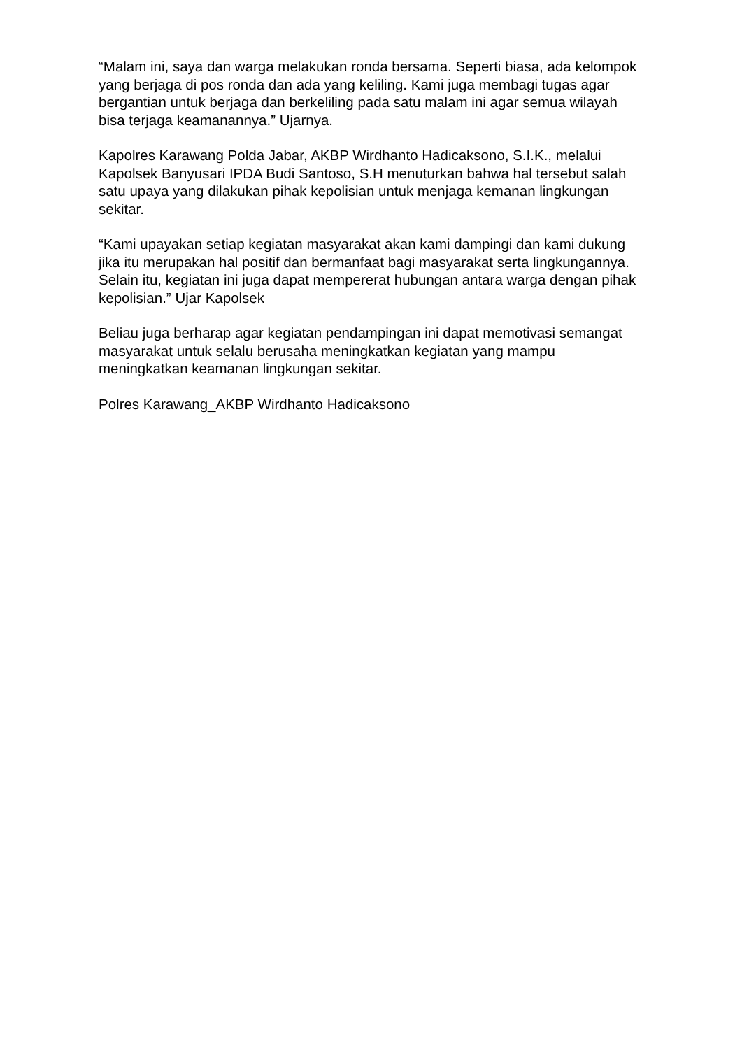“Malam ini, saya dan warga melakukan ronda bersama. Seperti biasa, ada kelompok yang berjaga di pos ronda dan ada yang keliling. Kami juga membagi tugas agar bergantian untuk berjaga dan berkeliling pada satu malam ini agar semua wilayah bisa terjaga keamanannya.” Ujarnya.
Kapolres Karawang Polda Jabar, AKBP Wirdhanto Hadicaksono, S.I.K., melalui Kapolsek Banyusari IPDA Budi Santoso, S.H menuturkan bahwa hal tersebut salah satu upaya yang dilakukan pihak kepolisian untuk menjaga kemanan lingkungan sekitar.
“Kami upayakan setiap kegiatan masyarakat akan kami dampingi dan kami dukung jika itu merupakan hal positif dan bermanfaat bagi masyarakat serta lingkungannya. Selain itu, kegiatan ini juga dapat mempererat hubungan antara warga dengan pihak kepolisian.” Ujar Kapolsek
Beliau juga berharap agar kegiatan pendampingan ini dapat memotivasi semangat masyarakat untuk selalu berusaha meningkatkan kegiatan yang mampu meningkatkan keamanan lingkungan sekitar.
Polres Karawang_AKBP Wirdhanto Hadicaksono